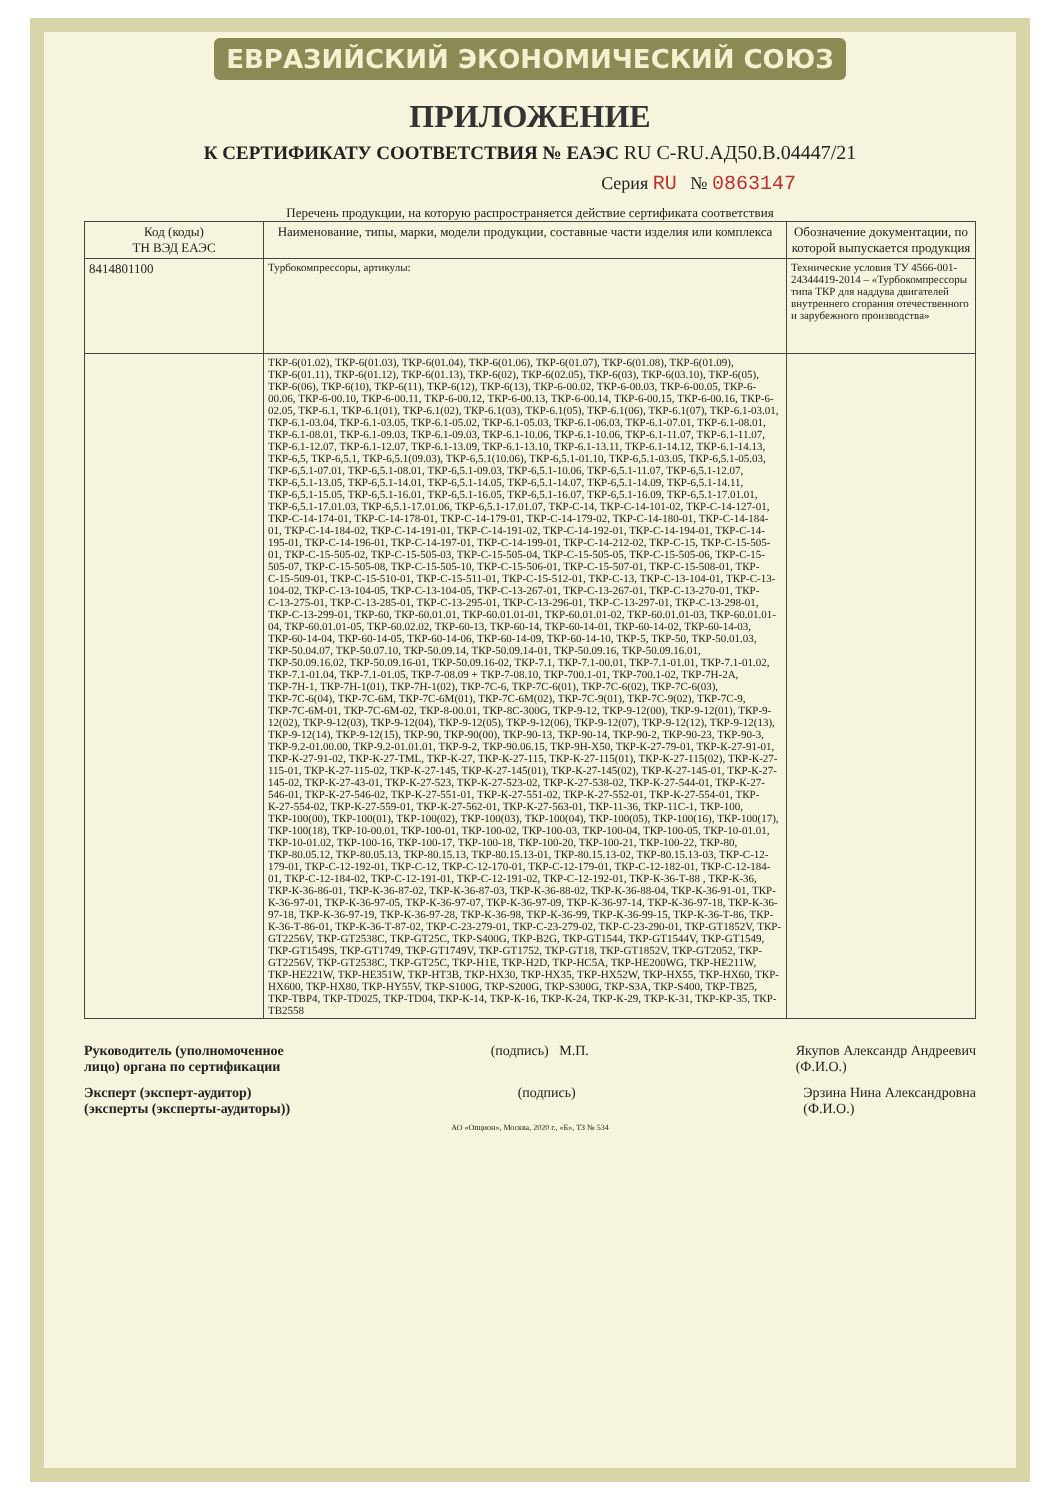ЕВРАЗИЙСКИЙ ЭКОНОМИЧЕСКИЙ СОЮЗ
ПРИЛОЖЕНИЕ
К СЕРТИФИКАТУ СООТВЕТСТВИЯ № ЕАЭС RU С-RU.АД50.В.04447/21
Серия RU № 0863147
Перечень продукции, на которую распространяется действие сертификата соответствия
| Код (коды) ТН ВЭД ЕАЭС | Наименование, типы, марки, модели продукции, составные части изделия или комплекса | Обозначение документации, по которой выпускается продукция |
| --- | --- | --- |
| 8414801100 | Турбокомпрессоры, артикулы: | Технические условия ТУ 4566-001-24344419-2014 – «Турбокомпрессоры типа ТКР для наддува двигателей внутреннего сгорания отечественного и зарубежного производства» |
| | ТКР-6(01.02), ТКР-6(01.03), ТКР-6(01.04), ТКР-6(01.06), ТКР-6(01.07), ТКР-6(01.08), ТКР-6(01.09), ТКР-6(01.11), ТКР-6(01.12), ТКР-6(01.13), ТКР-6(02), ТКР-6(02.05), ТКР-6(03), ТКР-6(03.10), ТКР-6(05), ТКР-6(06), ТКР-6(10), ТКР-6(11), ТКР-6(12), ТКР-6(13), ТКР-6-00.02, ТКР-6-00.03, ТКР-6-00.05, ТКР-6-00.06, ТКР-6-00.10, ТКР-6-00.11, ТКР-6-00.12, ТКР-6-00.13, ТКР-6-00.14, ТКР-6-00.15, ТКР-6-00.16, ТКР-6-02.05, ТКР-6.1, ТКР-6.1(01), ТКР-6.1(02), ТКР-6.1(03), ТКР-6.1(05), ТКР-6.1(06), ТКР-6.1(07), ТКР-6.1-03.01, ТКР-6.1-03.04, ТКР-6.1-03.05, ТКР-6.1-05.02, ТКР-6.1-05.03, ТКР-6.1-06.03, ТКР-6.1-07.01, ТКР-6.1-08.01, ТКР-6.1-08.01, ТКР-6.1-09.03, ТКР-6.1-09.03, ТКР-6.1-10.06, ТКР-6.1-10.06, ТКР-6.1-11.07, ТКР-6.1-11.07, ТКР-6.1-12.07, ТКР-6.1-12.07, ТКР-6.1-13.09, ТКР-6.1-13.10, ТКР-6.1-13.11, ТКР-6.1-14.12, ТКР-6.1-14.13, ТКР-6,5, ТКР-6,5.1, ТКР-6,5.1(09.03), ТКР-6,5.1(10.06), ТКР-6,5.1-01.10, ТКР-6,5.1-03.05, ТКР-6,5.1-05.03, ТКР-6,5.1-07.01, ТКР-6,5.1-08.01, ТКР-6,5.1-09.03, ТКР-6,5.1-10.06, ТКР-6,5.1-11.07, ТКР-6,5.1-12.07, ТКР-6,5.1-13.05, ТКР-6,5.1-14.01, ТКР-6,5.1-14.05, ТКР-6,5.1-14.07, ТКР-6,5.1-14.09, ТКР-6,5.1-14.11, ТКР-6,5.1-15.05, ТКР-6,5.1-16.01, ТКР-6,5.1-16.05, ТКР-6,5.1-16.07, ТКР-6,5.1-16.09, ТКР-6,5.1-17.01.01, ТКР-6,5.1-17.01.03, ТКР-6,5.1-17.01.06, ТКР-6,5.1-17.01.07, ТКР-С-14, ТКР-С-14-101-02, ТКР-С-14-127-01, ТКР-С-14-174-01, ТКР-С-14-178-01, ТКР-С-14-179-01, ТКР-С-14-179-02, ТКР-С-14-180-01, ТКР-С-14-184-01, ТКР-С-14-184-02, ТКР-С-14-191-01, ТКР-С-14-191-02, ТКР-С-14-192-01, ТКР-С-14-194-01, ТКР-С-14-195-01, ТКР-С-14-196-01, ТКР-С-14-197-01, ТКР-С-14-199-01, ТКР-С-14-212-02, ТКР-С-15, ТКР-С-15-505-01, ТКР-С-15-505-02, ТКР-С-15-505-03, ТКР-С-15-505-04, ТКР-С-15-505-05, ТКР-С-15-505-06, ТКР-С-15-505-07, ТКР-С-15-505-08, ТКР-С-15-505-10, ТКР-С-15-506-01, ТКР-С-15-507-01, ТКР-С-15-508-01, ТКР-С-15-509-01, ТКР-С-15-510-01, ТКР-С-15-511-01, ТКР-С-15-512-01, ТКР-С-13, ТКР-С-13-104-01, ТКР-С-13-104-02, ТКР-С-13-104-05, ТКР-С-13-104-05, ТКР-С-13-267-01, ТКР-С-13-267-01, ТКР-С-13-270-01, ТКР-С-13-275-01, ТКР-С-13-285-01, ТКР-С-13-295-01, ТКР-С-13-296-01, ТКР-С-13-297-01, ТКР-С-13-298-01, ТКР-С-13-299-01, ТКР-60, ТКР-60.01.01, ТКР-60.01.01-01, ТКР-60.01.01-02, ТКР-60.01.01-03, ТКР-60.01.01-04, ТКР-60.01.01-05, ТКР-60.02.02, ТКР-60-13, ТКР-60-14, ТКР-60-14-01, ТКР-60-14-02, ТКР-60-14-03, ТКР-60-14-04, ТКР-60-14-05, ТКР-60-14-06, ТКР-60-14-09, ТКР-60-14-10, ТКР-5, ТКР-50, ТКР-50.01.03, ТКР-50.04.07, ТКР-50.07.10, ТКР-50.09.14, ТКР-50.09.14-01, ТКР-50.09.16, ТКР-50.09.16.01, ТКР-50.09.16.02, ТКР-50.09.16-01, ТКР-50.09.16-02, ТКР-7.1, ТКР-7.1-00.01, ТКР-7.1-01.01, ТКР-7.1-01.02, ТКР-7.1-01.04, ТКР-7.1-01.05, ТКР-7-08.09 + ТКР-7-08.10, ТКР-700.1-01, ТКР-700.1-02, ТКР-7Н-2А, ТКР-7Н-1, ТКР-7Н-1(01), ТКР-7Н-1(02), ТКР-7С-6, ТКР-7С-6(01), ТКР-7С-6(02), ТКР-7С-6(03), ТКР-7С-6(04), ТКР-7С-6М, ТКР-7С-6М(01), ТКР-7С-6М(02), ТКР-7С-9(01), ТКР-7С-9(02), ТКР-7С-9, ТКР-7С-6М-01, ТКР-7С-6М-02, ТКР-8-00.01, ТКР-8С-300G, ТКР-9-12, ТКР-9-12(00), ТКР-9-12(01), ТКР-9-12(02), ТКР-9-12(03), ТКР-9-12(04), ТКР-9-12(05), ТКР-9-12(06), ТКР-9-12(07), ТКР-9-12(12), ТКР-9-12(13), ТКР-9-12(14), ТКР-9-12(15), ТКР-90, ТКР-90(00), ТКР-90-13, ТКР-90-14, ТКР-90-2, ТКР-90-23, ТКР-90-3, ТКР-9.2-01.00.00, ТКР-9.2-01.01.01, ТКР-9-2, ТКР-90.06.15, ТКР-9Н-Х50, ТКР-К-27-79-01, ТКР-К-27-91-01, ТКР-К-27-91-02, ТКР-К-27-ТМL, ТКР-К-27, ТКР-К-27-115, ТКР-К-27-115(01), ТКР-К-27-115(02), ТКР-К-27-115-01, ТКР-К-27-115-02, ТКР-К-27-145, ТКР-К-27-145(01), ТКР-К-27-145(02), ТКР-К-27-145-01, ТКР-К-27-145-02, ТКР-К-27-43-01, ТКР-К-27-523, ТКР-К-27-523-02, ТКР-К-27-538-02, ТКР-К-27-544-01, ТКР-К-27-546-01, ТКР-К-27-546-02, ТКР-К-27-551-01, ТКР-К-27-551-02, ТКР-К-27-552-01, ТКР-К-27-554-01, ТКР-К-27-554-02, ТКР-К-27-559-01, ТКР-К-27-562-01, ТКР-К-27-563-01, ТКР-11-36, ТКР-11С-1, ТКР-100, ТКР-100(00), ТКР-100(01), ТКР-100(02), ТКР-100(03), ТКР-100(04), ТКР-100(05), ТКР-100(16), ТКР-100(17), ТКР-100(18), ТКР-10-00.01, ТКР-100-01, ТКР-100-02, ТКР-100-03, ТКР-100-04, ТКР-100-05, ТКР-10-01.01, ТКР-10-01.02, ТКР-100-16, ТКР-100-17, ТКР-100-18, ТКР-100-20, ТКР-100-21, ТКР-100-22, ТКР-80, ТКР-80.05.12, ТКР-80.05.13, ТКР-80.15.13, ТКР-80.15.13-01, ТКР-80.15.13-02, ТКР-80.15.13-03, ТКР-С-12-179-01, ТКР-С-12-192-01, ТКР-С-12, ТКР-С-12-170-01, ТКР-С-12-179-01, ТКР-С-12-182-01, ТКР-С-12-184-01, ТКР-С-12-184-02, ТКР-С-12-191-01, ТКР-С-12-191-02, ТКР-С-12-192-01, ТКР-К-36-Т-88 , ТКР-К-36, ТКР-К-36-86-01, ТКР-К-36-87-02, ТКР-К-36-87-03, ТКР-К-36-88-02, ТКР-К-36-88-04, ТКР-К-36-91-01, ТКР-К-36-97-01, ТКР-К-36-97-05, ТКР-К-36-97-07, ТКР-К-36-97-09, ТКР-К-36-97-14, ТКР-К-36-97-18, ТКР-К-36-97-18, ТКР-К-36-97-19, ТКР-К-36-97-28, ТКР-К-36-98, ТКР-К-36-99, ТКР-К-36-99-15, ТКР-К-36-Т-86, ТКР-К-36-Т-86-01, ТКР-К-36-Т-87-02, ТКР-С-23-279-01, ТКР-С-23-279-02, ТКР-С-23-290-01, ТКР-GT1852V, ТКР-GT2256V, ТКР-GT2538C, ТКР-GT25C, ТКР-S400G, ТКР-B2G, ТКР-GT1544, ТКР-GT1544V, ТКР-GT1549, ТКР-GT1549S, ТКР-GT1749, ТКР-GT1749V, ТКР-GT1752, ТКР-GT18, ТКР-GT1852V, ТКР-GT2052, ТКР-GT2256V, ТКР-GT2538C, ТКР-GT25C, ТКР-H1E, ТКР-H2D, ТКР-HC5A, ТКР-HE200WG, ТКР-HE211W, ТКР-HE221W, ТКР-HE351W, ТКР-HT3B, ТКР-HX30, ТКР-HX35, ТКР-HX52W, ТКР-HX55, ТКР-HX60, ТКР-HX600, ТКР-HX80, ТКР-HY55V, ТКР-S100G, ТКР-S200G, ТКР-S300G, ТКР-S3A, ТКР-S400, ТКР-TB25, ТКР-TBP4, ТКР-TD025, ТКР-TD04, ТКР-К-14, ТКР-К-16, ТКР-К-24, ТКР-К-29, ТКР-К-31, ТКР-КР-35, ТКР-TB2558 | |
Руководитель (уполномоченное
лицо) органа по сертификации
(подпись) М.П. Якупов Александр Андреевич
(Ф.И.О.)
Эксперт (эксперт-аудитор)
(эксперты (эксперты-аудиторы))
(подпись) Эрзина Нина Александровна
(Ф.И.О.)
АО «Опцион», Москва, 2020 г., «Б», ТЗ № 534